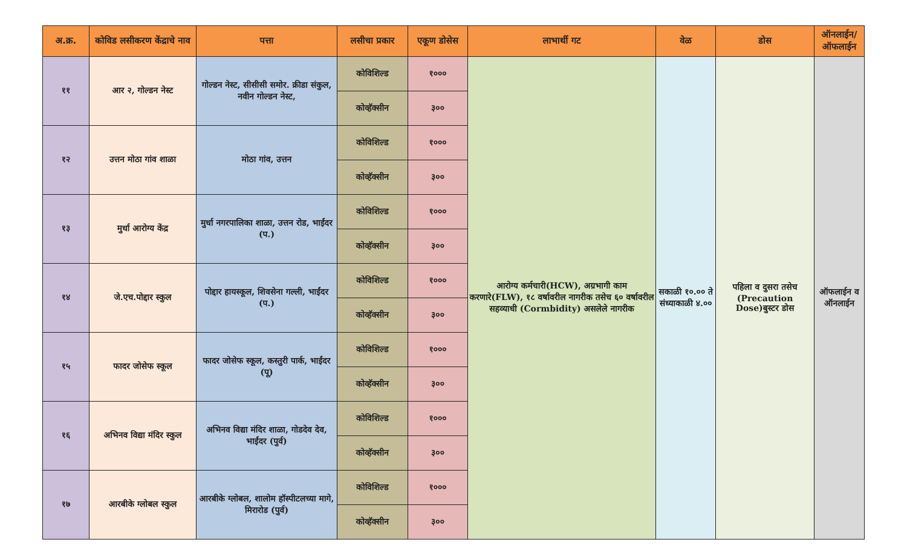| अ.क्र. | कोविड लसीकरण केंद्राचे नाव | पत्ता | लसीचा प्रकार | एकूण डोसेस | लाभार्थी गट | वेळ | डोस | ऑनलाईन/ ऑफलाईन |
| --- | --- | --- | --- | --- | --- | --- | --- | --- |
| ११ | आर २, गोल्डन नेस्ट | गोल्डन नेस्ट, सीसीसी समोर. क्रीडा संकुल, नवीन गोल्डन नेस्ट, | कोविशिल्ड | १००० | आरोग्य कर्मचारी(HCW), अग्रभागी काम करणारे(FLW), १८ वर्षावरील नागरीक तसेच ६० वर्षावरील सहव्याधी (Cormbidity) असलेले नागरीक | सकाळी १०.०० ते संध्याकाळी ४.०० | पहिला व दुसरा तसेच (Precaution Dose)बुस्टर डोस | ऑफलाईन व ऑनलाईन |
| | | | कोव्हॅक्सीन | ३०० | | | | |
| १२ | उत्तन मोठा गांव शाळा | मोठा गांव, उत्तन | कोविशिल्ड | १००० | | | | |
| | | | कोव्हॅक्सीन | ३०० | | | | |
| १३ | मुर्धा आरोग्य केंद्र | मुर्धा नगरपालिका शाळा, उत्तन रोड, भाईंदर (प.) | कोविशिल्ड | १००० | | | | |
| | | | कोव्हॅक्सीन | ३०० | | | | |
| १४ | जे.एच.पोद्दार स्कुल | पोद्दार हायस्कूल, शिवसेना गल्ली, भाईंदर (प.) | कोविशिल्ड | १००० | | | | |
| | | | कोव्हॅक्सीन | ३०० | | | | |
| १५ | फादर जोसेफ स्कूल | फादर जोसेफ स्कूल, कस्तुरी पार्क, भाईंदर (पू) | कोविशिल्ड | १००० | | | | |
| | | | कोव्हॅक्सीन | ३०० | | | | |
| १६ | अभिनव विद्या मंदिर स्कुल | अभिनव विद्या मंदिर शाळा, गोडदेव देव, भाईंदर (पुर्व) | कोविशिल्ड | १००० | | | | |
| | | | कोव्हॅक्सीन | ३०० | | | | |
| १७ | आरबीके ग्लोबल स्कुल | आरबीके ग्लोबल, शालोम हॉस्पीटलच्या मागे, मिरारोड (पुर्व) | कोविशिल्ड | १००० | | | | |
| | | | कोव्हॅक्सीन | ३०० | | | | |